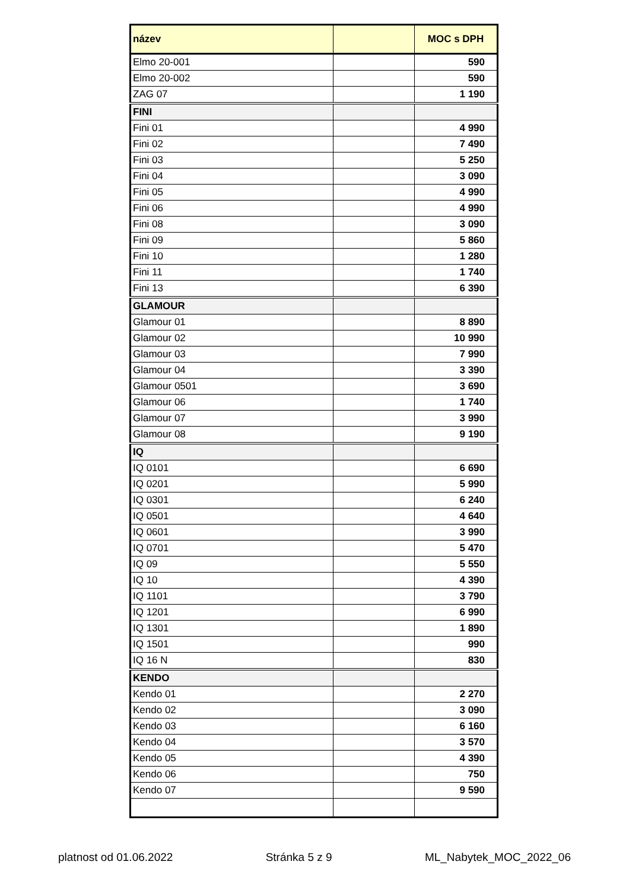| název | | MOC s DPH |
| --- | --- | --- |
| Elmo 20-001 | | 590 |
| Elmo 20-002 | | 590 |
| ZAG 07 | | 1 190 |
| FINI | | |
| Fini 01 | | 4 990 |
| Fini 02 | | 7 490 |
| Fini 03 | | 5 250 |
| Fini 04 | | 3 090 |
| Fini 05 | | 4 990 |
| Fini 06 | | 4 990 |
| Fini 08 | | 3 090 |
| Fini 09 | | 5 860 |
| Fini 10 | | 1 280 |
| Fini 11 | | 1 740 |
| Fini 13 | | 6 390 |
| GLAMOUR | | |
| Glamour 01 | | 8 890 |
| Glamour 02 | | 10 990 |
| Glamour 03 | | 7 990 |
| Glamour 04 | | 3 390 |
| Glamour 0501 | | 3 690 |
| Glamour 06 | | 1 740 |
| Glamour 07 | | 3 990 |
| Glamour 08 | | 9 190 |
| IQ | | |
| IQ 0101 | | 6 690 |
| IQ 0201 | | 5 990 |
| IQ 0301 | | 6 240 |
| IQ 0501 | | 4 640 |
| IQ 0601 | | 3 990 |
| IQ 0701 | | 5 470 |
| IQ 09 | | 5 550 |
| IQ 10 | | 4 390 |
| IQ 1101 | | 3 790 |
| IQ 1201 | | 6 990 |
| IQ 1301 | | 1 890 |
| IQ 1501 | | 990 |
| IQ 16 N | | 830 |
| KENDO | | |
| Kendo 01 | | 2 270 |
| Kendo 02 | | 3 090 |
| Kendo 03 | | 6 160 |
| Kendo 04 | | 3 570 |
| Kendo 05 | | 4 390 |
| Kendo 06 | | 750 |
| Kendo 07 | | 9 590 |
platnost od 01.06.2022 Stránka 5 z 9 ML_Nabytek_MOC_2022_06